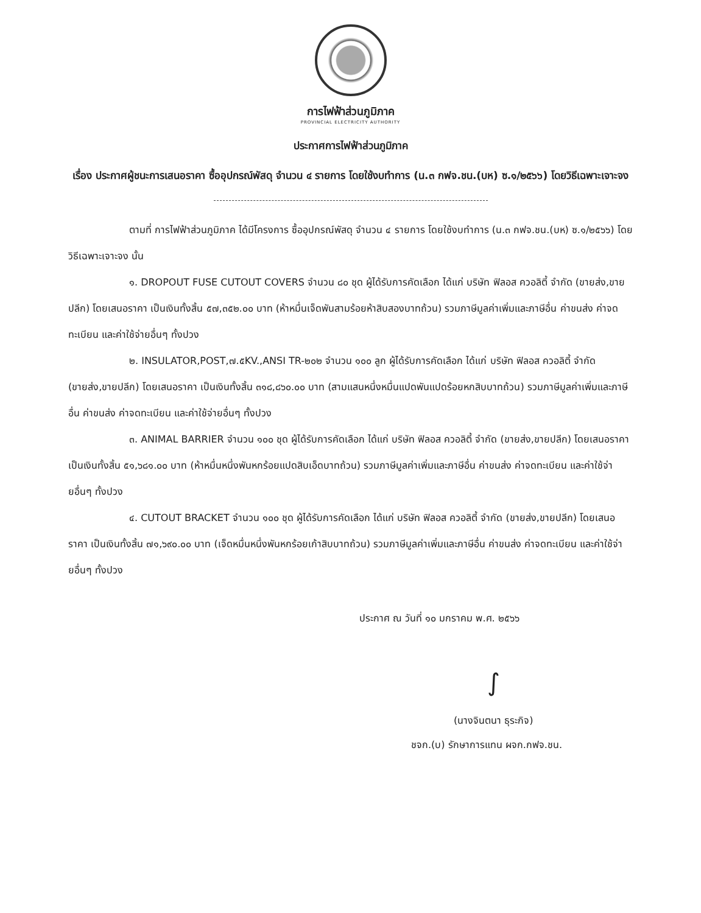การไฟฟ้าส่วนภูมิภาค
PROVINCIAL ELECTRICITY AUTHORITY
ประกาศการไฟฟ้าส่วนภูมิภาค
เรื่อง ประกาศผู้ชนะการเสนอราคา ซื้ออุปกรณ์พัสดุ จำนวน ๔ รายการ โดยใช้งบทำการ (น.๓ กฟจ.ชน.(บห) ซ.๑/๒๕๖๖) โดยวิธีเฉพาะเจาะจง
ตามที่ การไฟฟ้าส่วนภูมิภาค ได้มีโครงการ ซื้ออุปกรณ์พัสดุ จำนวน ๔ รายการ โดยใช้งบทำการ (น.๓ กฟจ.ชน.(บห) ซ.๑/๒๕๖๖) โดยวิธีเฉพาะเจาะจง นั้น
๑. DROPOUT FUSE CUTOUT COVERS จำนวน ๘๐ ชุด ผู้ได้รับการคัดเลือก ได้แก่ บริษัท ฟิลอส ควอลิตี้ จำกัด (ขายส่ง,ขายปลีก) โดยเสนอราคา เป็นเงินทั้งสิ้น ๕๗,๓๕๒.๐๐ บาท (ห้าหมื่นเจ็ดพันสามร้อยห้าสิบสองบาทถ้วน) รวมภาษีมูลค่าเพิ่มและภาษีอื่น ค่าขนส่ง ค่าจดทะเบียน และค่าใช้จ่ายอื่นๆ ทั้งปวง
๒. INSULATOR,POST,๗.๕KV.,ANSI TR-๒๐๒ จำนวน ๑๐๐ ลูก ผู้ได้รับการคัดเลือก ได้แก่ บริษัท ฟิลอส ควอลิตี้ จำกัด (ขายส่ง,ขายปลีก) โดยเสนอราคา เป็นเงินทั้งสิ้น ๓๑๘,๘๖๐.๐๐ บาท (สามแสนหนึ่งหมื่นแปดพันแปดร้อยหกสิบบาทถ้วน) รวมภาษีมูลค่าเพิ่มและภาษีอื่น ค่าขนส่ง ค่าจดทะเบียน และค่าใช้จ่ายอื่นๆ ทั้งปวง
๓. ANIMAL BARRIER จำนวน ๑๐๐ ชุด ผู้ได้รับการคัดเลือก ได้แก่ บริษัท ฟิลอส ควอลิตี้ จำกัด (ขายส่ง,ขายปลีก) โดยเสนอราคา เป็นเงินทั้งสิ้น ๕๑,๖๘๑.๐๐ บาท (ห้าหมื่นหนึ่งพันหกร้อยแปดสิบเอ็ดบาทถ้วน) รวมภาษีมูลค่าเพิ่มและภาษีอื่น ค่าขนส่ง ค่าจดทะเบียน และค่าใช้จ่ายอื่นๆ ทั้งปวง
๔. CUTOUT BRACKET จำนวน ๑๐๐ ชุด ผู้ได้รับการคัดเลือก ได้แก่ บริษัท ฟิลอส ควอลิตี้ จำกัด (ขายส่ง,ขายปลีก) โดยเสนอราคา เป็นเงินทั้งสิ้น ๗๑,๖๙๐.๐๐ บาท (เจ็ดหมื่นหนึ่งพันหกร้อยเก้าสิบบาทถ้วน) รวมภาษีมูลค่าเพิ่มและภาษีอื่น ค่าขนส่ง ค่าจดทะเบียน และค่าใช้จ่ายอื่นๆ ทั้งปวง
ประกาศ ณ วันที่ ๑๐ มกราคม พ.ศ. ๒๕๖๖
∫
(นางจินตนา ธุระกิจ)
ชจก.(บ) รักษาการแทน ผจก.กฟจ.ชน.